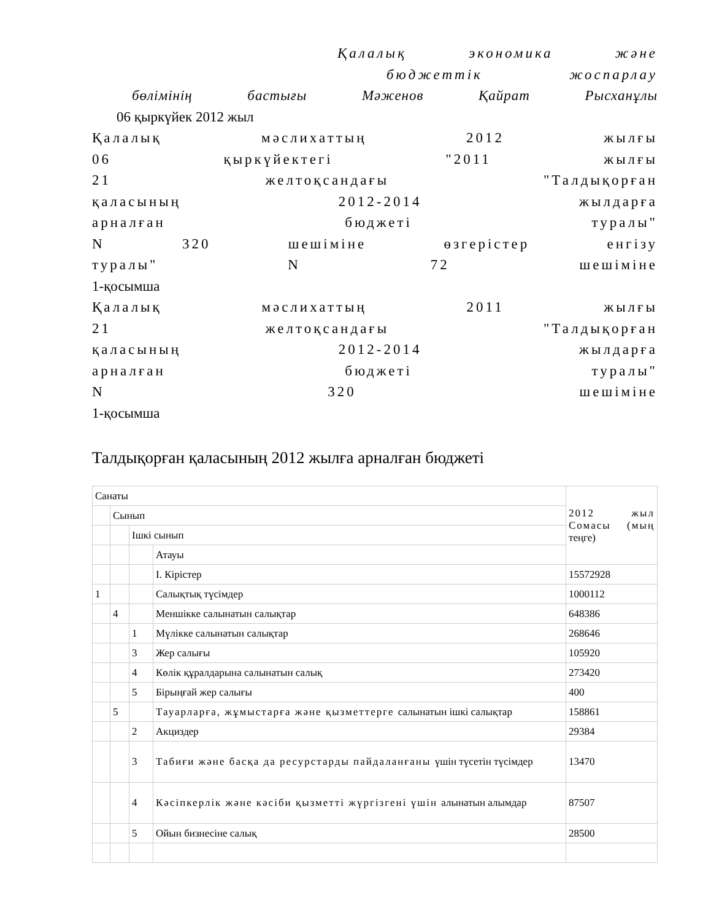Қалалық экономика және
бюджеттік жоспарлау
бөлімінің бастығы Мәженов Қайрат Рысханұлы
06 қыркүйек 2012 жыл
Қалалық мәслихаттың 2012 жылғы
06 қыркүйектегі "2011 жылғы
21 желтоқсандағы "Талдықорған
қаласының 2012-2014 жылдарға
арналған бюджеті туралы"
N 320 шешіміне өзгерістер енгізу
туралы" N 72 шешіміне
1-қосымша
Қалалық мәслихаттың 2011 жылғы
21 желтоқсандағы "Талдықорған
қаласының 2012-2014 жылдарға
арналған бюджеті туралы"
N 320 шешіміне
1-қосымша
Талдықорған қаласының 2012 жылға арналған бюджеті
| Санаты | | | | 2012 жыл Сомасы (мың теңге) |
| | Сынып | | | |
| | | Ішкі сынып | | |
| | | | Атауы | |
| | | | I. Кірістер | 15572928 |
| 1 | | | Салықтық түсімдер | 1000112 |
| | 4 | | Меншікке салынатын салықтар | 648386 |
| | | 1 | Мүлікке салынатын салықтар | 268646 |
| | | 3 | Жер салығы | 105920 |
| | | 4 | Көлік құралдарына салынатын салық | 273420 |
| | | 5 | Бірыңғай жер салығы | 400 |
| | 5 | | Тауарларға, жұмыстарға және қызметтерге салынатын ішкі салықтар | 158861 |
| | | 2 | Акциздер | 29384 |
| | | 3 | Табиғи және басқа да ресурстарды пайдаланғаны үшін түсетін түсімдер | 13470 |
| | | 4 | Кәсіпкерлік және кәсіби қызметті жүргізгені үшін алынатын алымдар | 87507 |
| | | 5 | Ойын бизнесіне салық | 28500 |